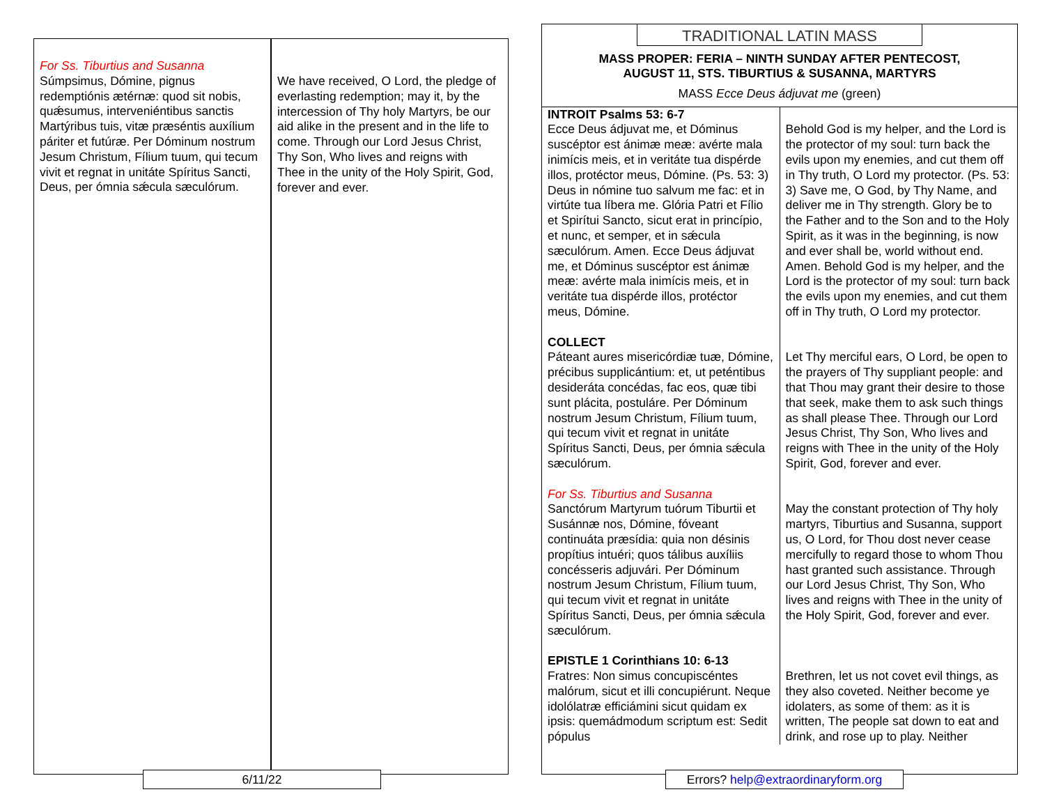For Ss. Tiburtius and Susanna
Súmpsimus, Dómine, pignus redemptiónis ætérnæ: quod sit nobis, quǽsumus, interveniéntibus sanctis Martýribus tuis, vitæ præséntis auxílium páriter et futúræ. Per Dóminum nostrum Jesum Christum, Fílium tuum, qui tecum vivit et regnat in unitáte Spíritus Sancti, Deus, per ómnia sǽcula sæculórum.
We have received, O Lord, the pledge of everlasting redemption; may it, by the intercession of Thy holy Martyrs, be our aid alike in the present and in the life to come. Through our Lord Jesus Christ, Thy Son, Who lives and reigns with Thee in the unity of the Holy Spirit, God, forever and ever.
6/11/22
TRADITIONAL LATIN MASS
MASS PROPER: FERIA – NINTH SUNDAY AFTER PENTECOST,
AUGUST 11, STS. TIBURTIUS & SUSANNA, MARTYRS
MASS Ecce Deus ádjuvat me (green)
| INTROIT Psalms 53: 6-7 Ecce Deus ádjuvat me, et Dóminus suscéptor est ánimæ meæ: avérte mala inimícis meis, et in veritáte tua dispérde illos, protéctor meus, Dómine. (Ps. 53: 3) Deus in nómine tuo salvum me fac: et in virtúte tua líbera me. Glória Patri et Fílio et Spirítui Sancto, sicut erat in princípio, et nunc, et semper, et in sǽcula sæculórum. Amen. Ecce Deus ádjuvat me, et Dóminus suscéptor est ánimæ meæ: avérte mala inimícis meis, et in veritáte tua dispérde illos, protéctor meus, Dómine. | Behold God is my helper, and the Lord is the protector of my soul: turn back the evils upon my enemies, and cut them off in Thy truth, O Lord my protector. (Ps. 53: 3) Save me, O God, by Thy Name, and deliver me in Thy strength. Glory be to the Father and to the Son and to the Holy Spirit, as it was in the beginning, is now and ever shall be, world without end. Amen. Behold God is my helper, and the Lord is the protector of my soul: turn back the evils upon my enemies, and cut them off in Thy truth, O Lord my protector. |
| COLLECT Páteant aures misericórdiæ tuæ, Dómine, précibus supplicántium: et, ut peténtibus desideráta concédas, fac eos, quæ tibi sunt plácita, postuláre. Per Dóminum nostrum Jesum Christum, Fílium tuum, qui tecum vivit et regnat in unitáte Spíritus Sancti, Deus, per ómnia sǽcula sæculórum. | Let Thy merciful ears, O Lord, be open to the prayers of Thy suppliant people: and that Thou may grant their desire to those that seek, make them to ask such things as shall please Thee. Through our Lord Jesus Christ, Thy Son, Who lives and reigns with Thee in the unity of the Holy Spirit, God, forever and ever. |
| For Ss. Tiburtius and Susanna Sanctórum Martyrum tuórum Tiburtii et Susánnæ nos, Dómine, fóveant continuáta præsídia: quia non désinis propítius intuéri; quos tálibus auxíliis concésseris adjuvári. Per Dóminum nostrum Jesum Christum, Fílium tuum, qui tecum vivit et regnat in unitáte Spíritus Sancti, Deus, per ómnia sǽcula sæculórum. | May the constant protection of Thy holy martyrs, Tiburtius and Susanna, support us, O Lord, for Thou dost never cease mercifully to regard those to whom Thou hast granted such assistance. Through our Lord Jesus Christ, Thy Son, Who lives and reigns with Thee in the unity of the Holy Spirit, God, forever and ever. |
| EPISTLE 1 Corinthians 10: 6-13 Fratres: Non simus concupiscéntes malórum, sicut et illi concupiérunt. Neque idolólatræ efficiámini sicut quidam ex ipsis: quemádmodum scriptum est: Sedit pópulus | Brethren, let us not covet evil things, as they also coveted. Neither become ye idolaters, as some of them: as it is written, The people sat down to eat and drink, and rose up to play. Neither |
Errors? help@extraordinaryform.org